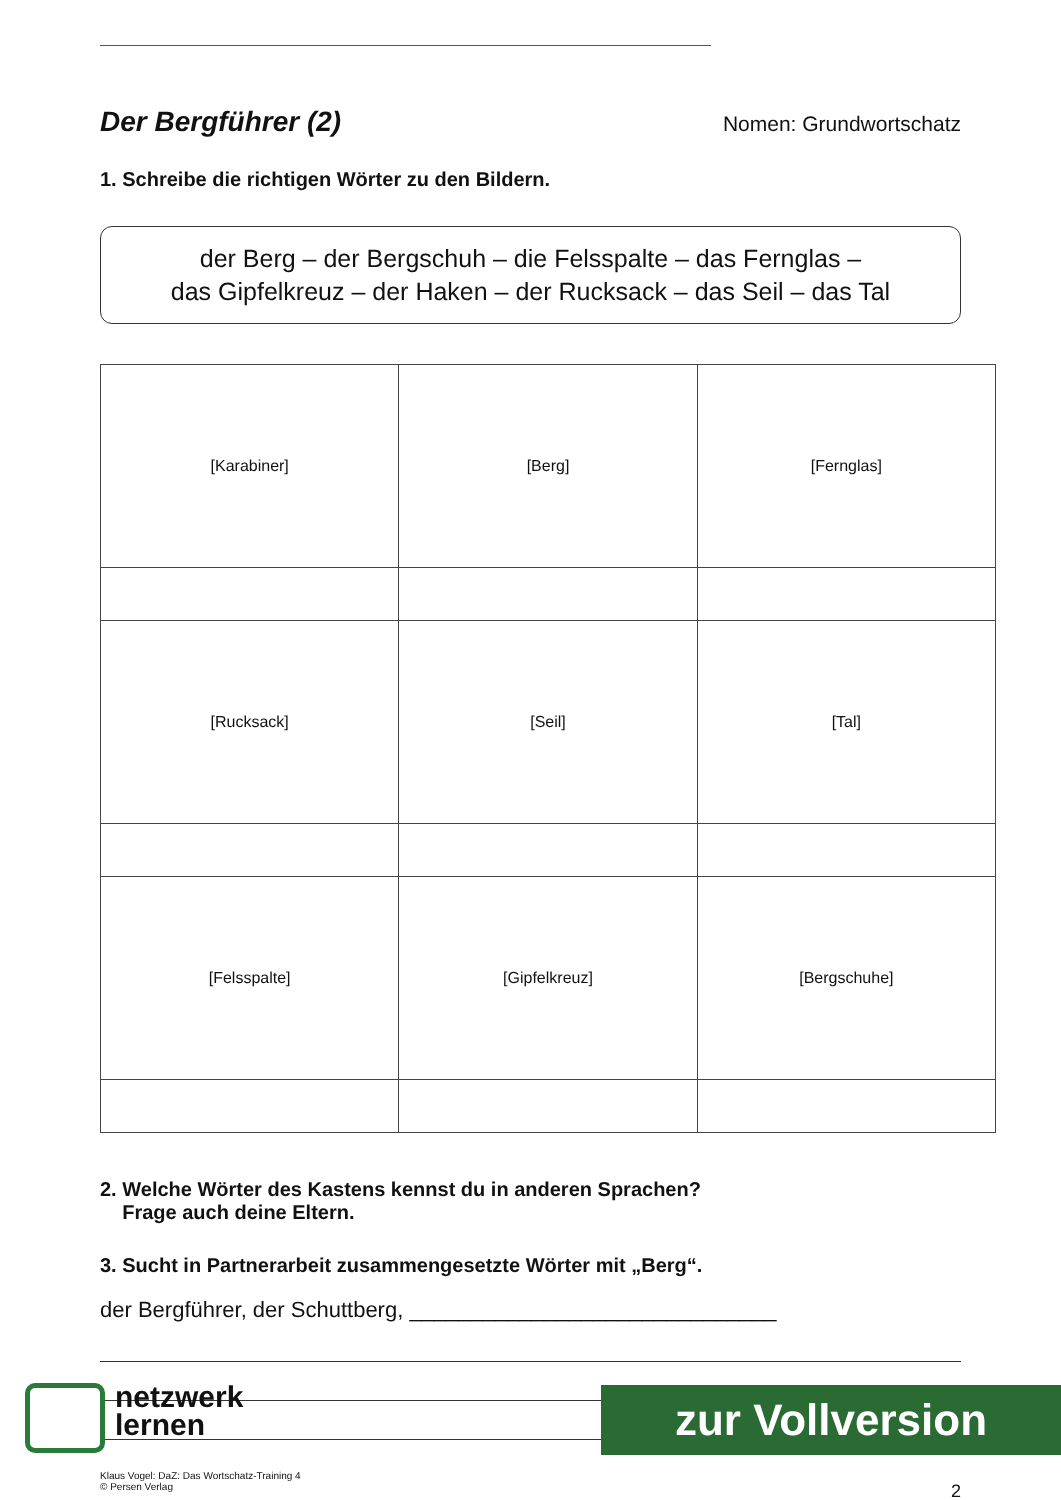Der Bergführer (2)
Nomen: Grundwortschatz
1. Schreibe die richtigen Wörter zu den Bildern.
der Berg – der Bergschuh – die Felsspalte – das Fernglas –
das Gipfelkreuz – der Haken – der Rucksack – das Seil – das Tal
| [Karabiner] | [Berg] | [Fernglas] |
| [Rucksack] | [Seil] | [Tal] |
| [Felsspalte] | [Gipfelkreuz] | [Bergschuhe] |
2. Welche Wörter des Kastens kennst du in anderen Sprachen?
Frage auch deine Eltern.
3. Sucht in Partnerarbeit zusammengesetzte Wörter mit „Berg“.
der Bergführer, der Schuttberg, ______________________________
Klaus Vogel: DaZ: Das Wortschatz-Training 4
© Persen Verlag 2
netzwerk
lernen
zur Vollversion